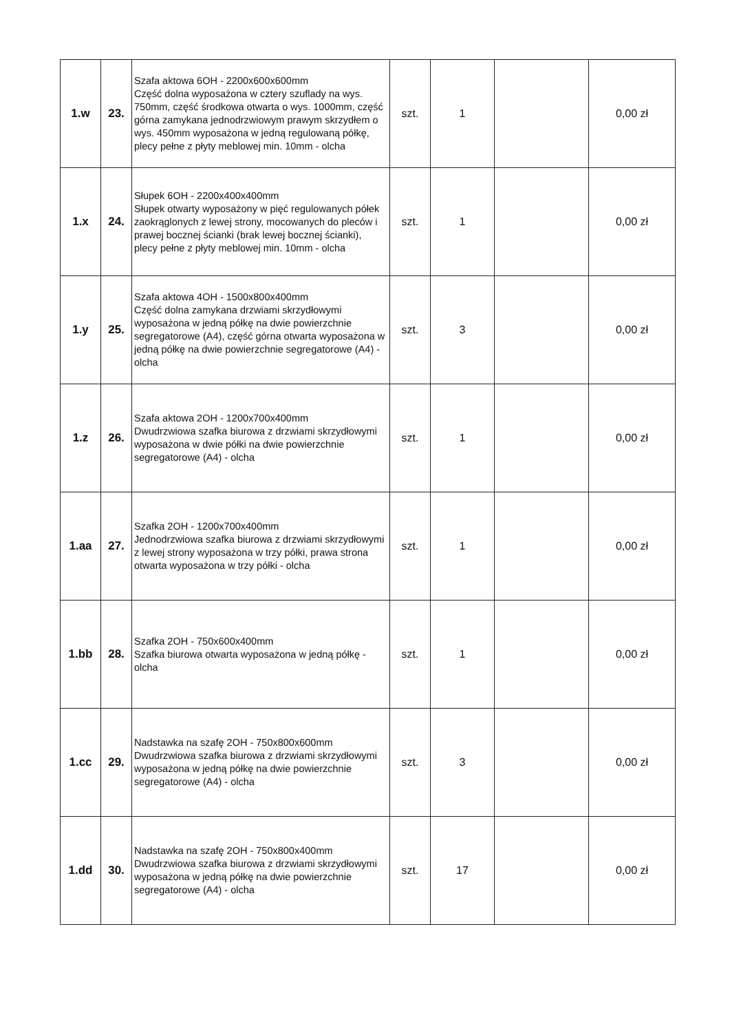| 1.w | 23. | Szafa aktowa 6OH - 2200x600x600mm Część dolna wyposażona w cztery szuflady na wys. 750mm, część środkowa otwarta o wys. 1000mm, część górna zamykana jednodrzwiowym prawym skrzydłem o wys. 450mm wyposażona w jedną regulowaną półkę, plecy pełne z płyty meblowej min. 10mm - olcha | szt. | 1 | | 0,00 zł |
| 1.x | 24. | Słupek 6OH - 2200x400x400mm Słupek otwarty wyposażony w pięć regulowanych półek zaokrąglonych z lewej strony, mocowanych do pleców i prawej bocznej ścianki (brak lewej bocznej ścianki), plecy pełne z płyty meblowej min. 10mm - olcha | szt. | 1 | | 0,00 zł |
| 1.y | 25. | Szafa aktowa 4OH - 1500x800x400mm Część dolna zamykana drzwiami skrzydłowymi wyposażona w jedną półkę na dwie powierzchnie segregatorowe (A4), część górna otwarta wyposażona w jedną półkę na dwie powierzchnie segregatorowe (A4) - olcha | szt. | 3 | | 0,00 zł |
| 1.z | 26. | Szafa aktowa 2OH - 1200x700x400mm Dwudrzwiowa szafka biurowa z drzwiami skrzydłowymi wyposażona w dwie półki na dwie powierzchnie segregatorowe (A4) - olcha | szt. | 1 | | 0,00 zł |
| 1.aa | 27. | Szafka 2OH - 1200x700x400mm Jednodrzwiowa szafka biurowa z drzwiami skrzydłowymi z lewej strony wyposażona w trzy półki, prawa strona otwarta wyposażona w trzy półki - olcha | szt. | 1 | | 0,00 zł |
| 1.bb | 28. | Szafka 2OH - 750x600x400mm Szafka biurowa otwarta wyposażona w jedną półkę - olcha | szt. | 1 | | 0,00 zł |
| 1.cc | 29. | Nadstawka na szafę 2OH - 750x800x600mm Dwudrzwiowa szafka biurowa z drzwiami skrzydłowymi wyposażona w jedną półkę na dwie powierzchnie segregatorowe (A4) - olcha | szt. | 3 | | 0,00 zł |
| 1.dd | 30. | Nadstawka na szafę 2OH - 750x800x400mm Dwudrzwiowa szafka biurowa z drzwiami skrzydłowymi wyposażona w jedną półkę na dwie powierzchnie segregatorowe (A4) - olcha | szt. | 17 | | 0,00 zł |